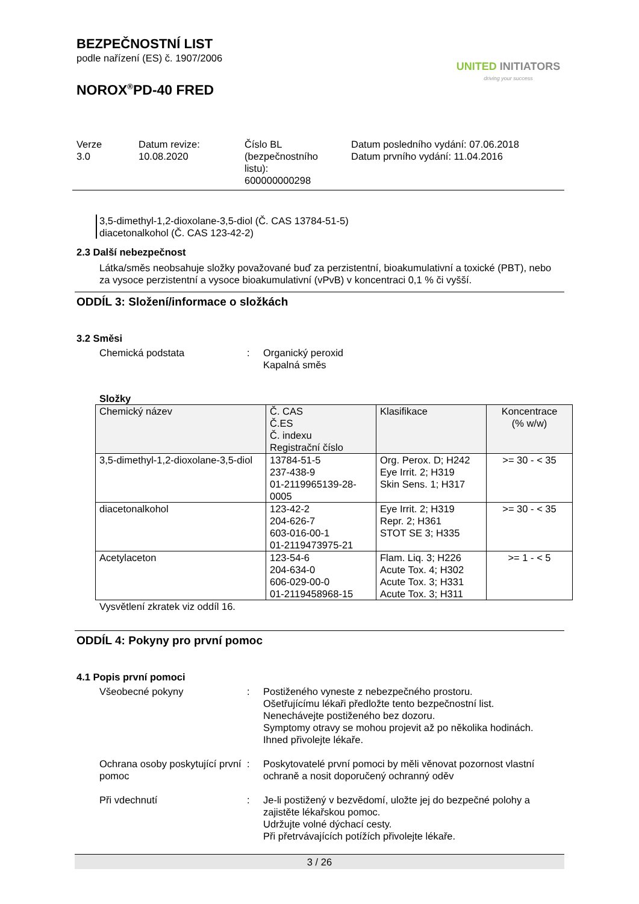BEZPEČNOSTNÍ LIST
podle nařízení (ES) č. 1907/2006
NOROX<sup>®</sup>PD-40 FRED
UNITED INITIATORS
driving your success
Verze
3.0
Datum revize:
10.08.2020
Číslo BL
(bezpečnostního
listu):
600000000298
Datum posledního vydání: 07.06.2018
Datum prvního vydání: 11.04.2016
3,5-dimethyl-1,2-dioxolane-3,5-diol (Č. CAS 13784-51-5)
diacetonalkohol (Č. CAS 123-42-2)
2.3 Další nebezpečnost
Látka/směs neobsahuje složky považované buď za perzistentní, bioakumulativní a toxické (PBT), nebo za vysoce perzistentní a vysoce bioakumulativní (vPvB) v koncentraci 0,1 % či vyšší.
ODDÍL 3: Složení/informace o složkách
3.2 Směsi
Chemická podstata : Organický peroxid
Kapalná směs
Složky
| Chemický název | Č. CAS Č.ES Č. indexu Registrační číslo | Klasifikace | Koncentrace (% w/w) |
| --- | --- | --- | --- |
| 3,5-dimethyl-1,2-dioxolane-3,5-diol | 13784-51-5 237-438-9 01-2119965139-28-0005 | Org. Perox. D; H242 Eye Irrit. 2; H319 Skin Sens. 1; H317 | >= 30 - < 35 |
| diacetonalkohol | 123-42-2 204-626-7 603-016-00-1 01-2119473975-21 | Eye Irrit. 2; H319 Repr. 2; H361 STOT SE 3; H335 | >= 30 - < 35 |
| Acetylaceton | 123-54-6 204-634-0 606-029-00-0 01-2119458968-15 | Flam. Liq. 3; H226 Acute Tox. 4; H302 Acute Tox. 3; H331 Acute Tox. 3; H311 | >= 1 - < 5 |
Vysvětlení zkratek viz oddíl 16.
ODDÍL 4: Pokyny pro první pomoc
4.1 Popis první pomoci
Všeobecné pokyny : Postiženého vyneste z nebezpečného prostoru.
Ošetřujícímu lékaři předložte tento bezpečnostní list.
Nenechávejte postiženého bez dozoru.
Symptomy otravy se mohou projevit až po několika hodinách.
Ihned přivolejte lékaře.
Ochrana osoby poskytující první pomoc
: Poskytovatelé první pomoci by měli věnovat pozornost vlastní ochraně a nosit doporučený ochranný oděv
Při vdechnutí : Je-li postižený v bezvědomí, uložte jej do bezpečné polohy a zajistěte lékařskou pomoc.
Udržujte volné dýchací cesty.
Při přetrvávajících potížích přivolejte lékaře.
3 / 26